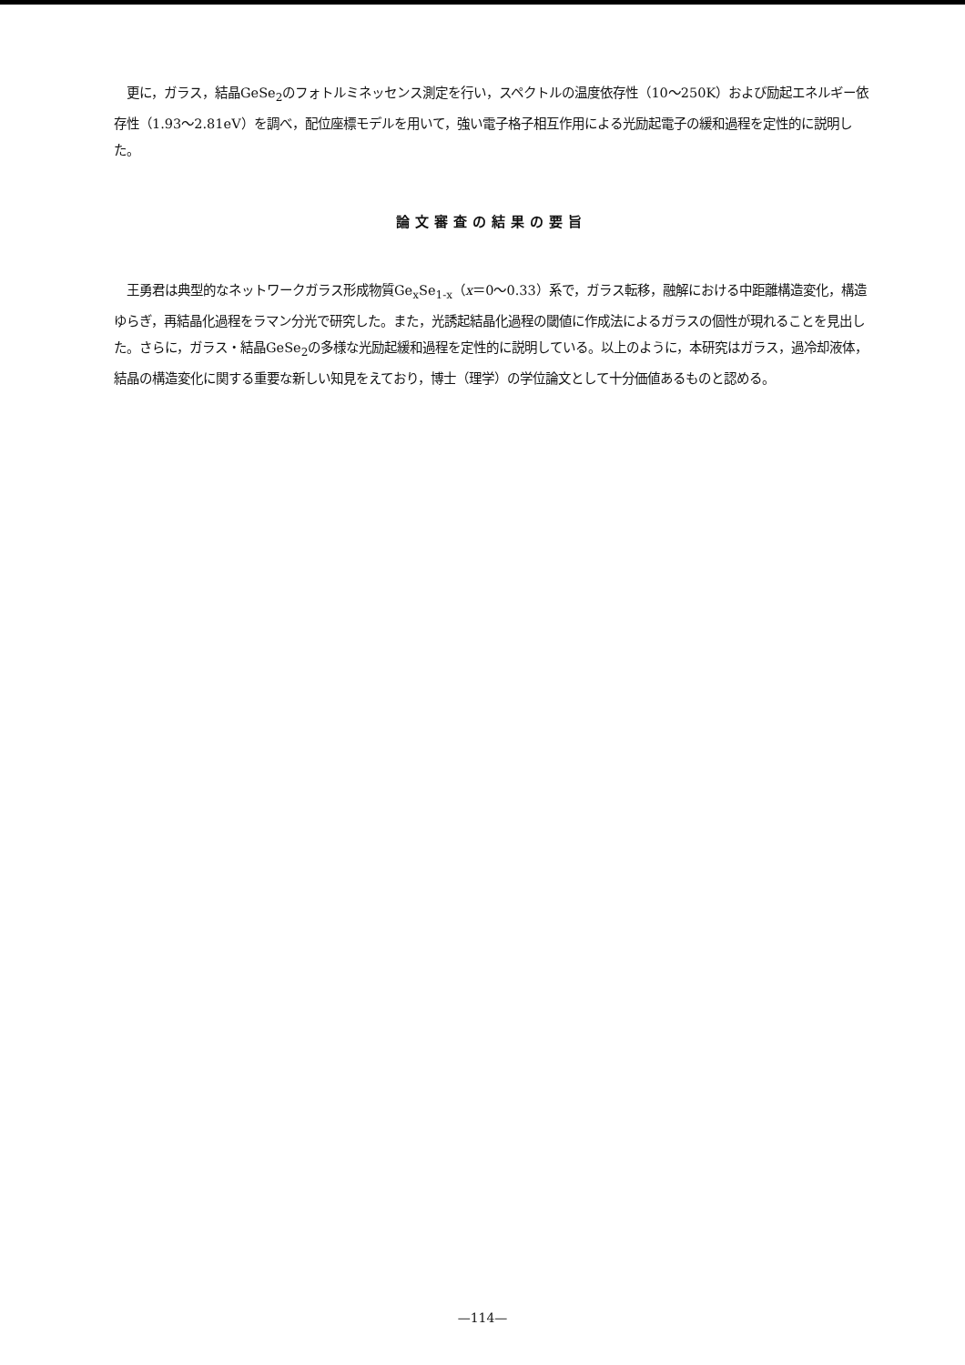更に，ガラス，結晶GeSe<sub>2</sub>のフォトルミネッセンス測定を行い，スペクトルの温度依存性（10〜250K）および励起エネルギー依存性（1.93〜2.81eV）を調べ，配位座標モデルを用いて，強い電子格子相互作用による光励起電子の緩和過程を定性的に説明した。
論文審査の結果の要旨
王勇君は典型的なネットワークガラス形成物質Ge<sub>x</sub>Se<sub>1-x</sub>（x＝0〜0.33）系で，ガラス転移，融解における中距離構造変化，構造ゆらぎ，再結晶化過程をラマン分光で研究した。また，光誘起結晶化過程の閾値に作成法によるガラスの個性が現れることを見出した。さらに，ガラス・結晶GeSe<sub>2</sub>の多様な光励起緩和過程を定性的に説明している。以上のように，本研究はガラス，過冷却液体，結晶の構造変化に関する重要な新しい知見をえており，博士（理学）の学位論文として十分価値あるものと認める。
—114—